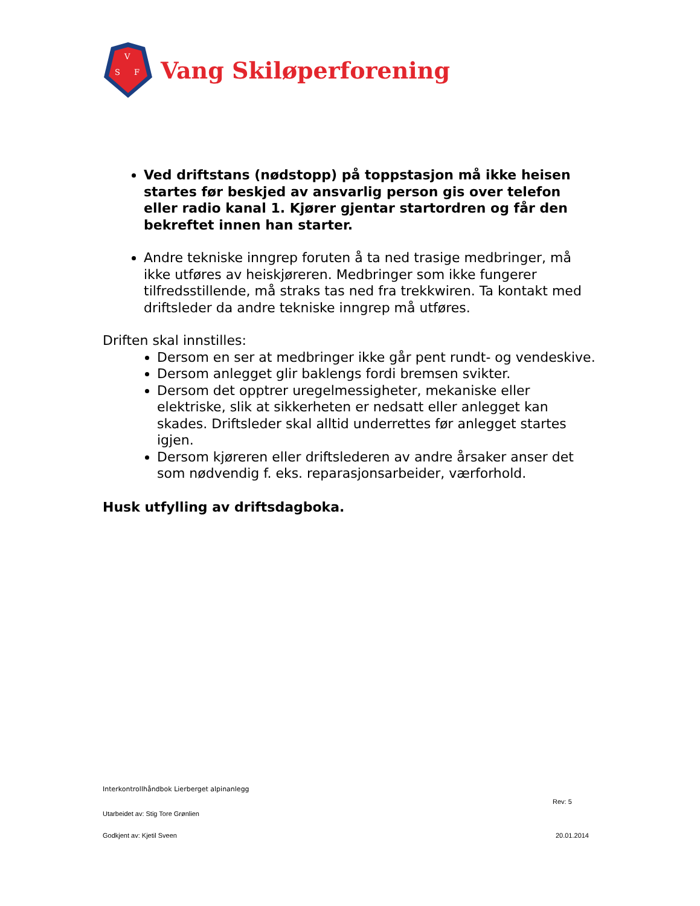V
S
F
Vang Skiløperforening
Ved driftstans (nødstopp) på toppstasjon må ikke heisen startes før beskjed av ansvarlig person gis over telefon eller radio kanal 1. Kjører gjentar startordren og får den bekreftet innen han starter.
Andre tekniske inngrep foruten å ta ned trasige medbringer, må ikke utføres av heiskjøreren. Medbringer som ikke fungerer tilfredsstillende, må straks tas ned fra trekkwiren. Ta kontakt med driftsleder da andre tekniske inngrep må utføres.
Driften skal innstilles:
Dersom en ser at medbringer ikke går pent rundt- og vendeskive.
Dersom anlegget glir baklengs fordi bremsen svikter.
Dersom det opptrer uregelmessigheter, mekaniske eller elektriske, slik at sikkerheten er nedsatt eller anlegget kan skades. Driftsleder skal alltid underrettes før anlegget startes igjen.
Dersom kjøreren eller driftslederen av andre årsaker anser det som nødvendig f. eks. reparasjonsarbeider, værforhold.
Husk utfylling av driftsdagboka.
Interkontrollhåndbok Lierberget alpinanlegg
Rev: 5
Utarbeidet av: Stig Tore Grønlien
Godkjent av: Kjetil Sveen 20.01.2014